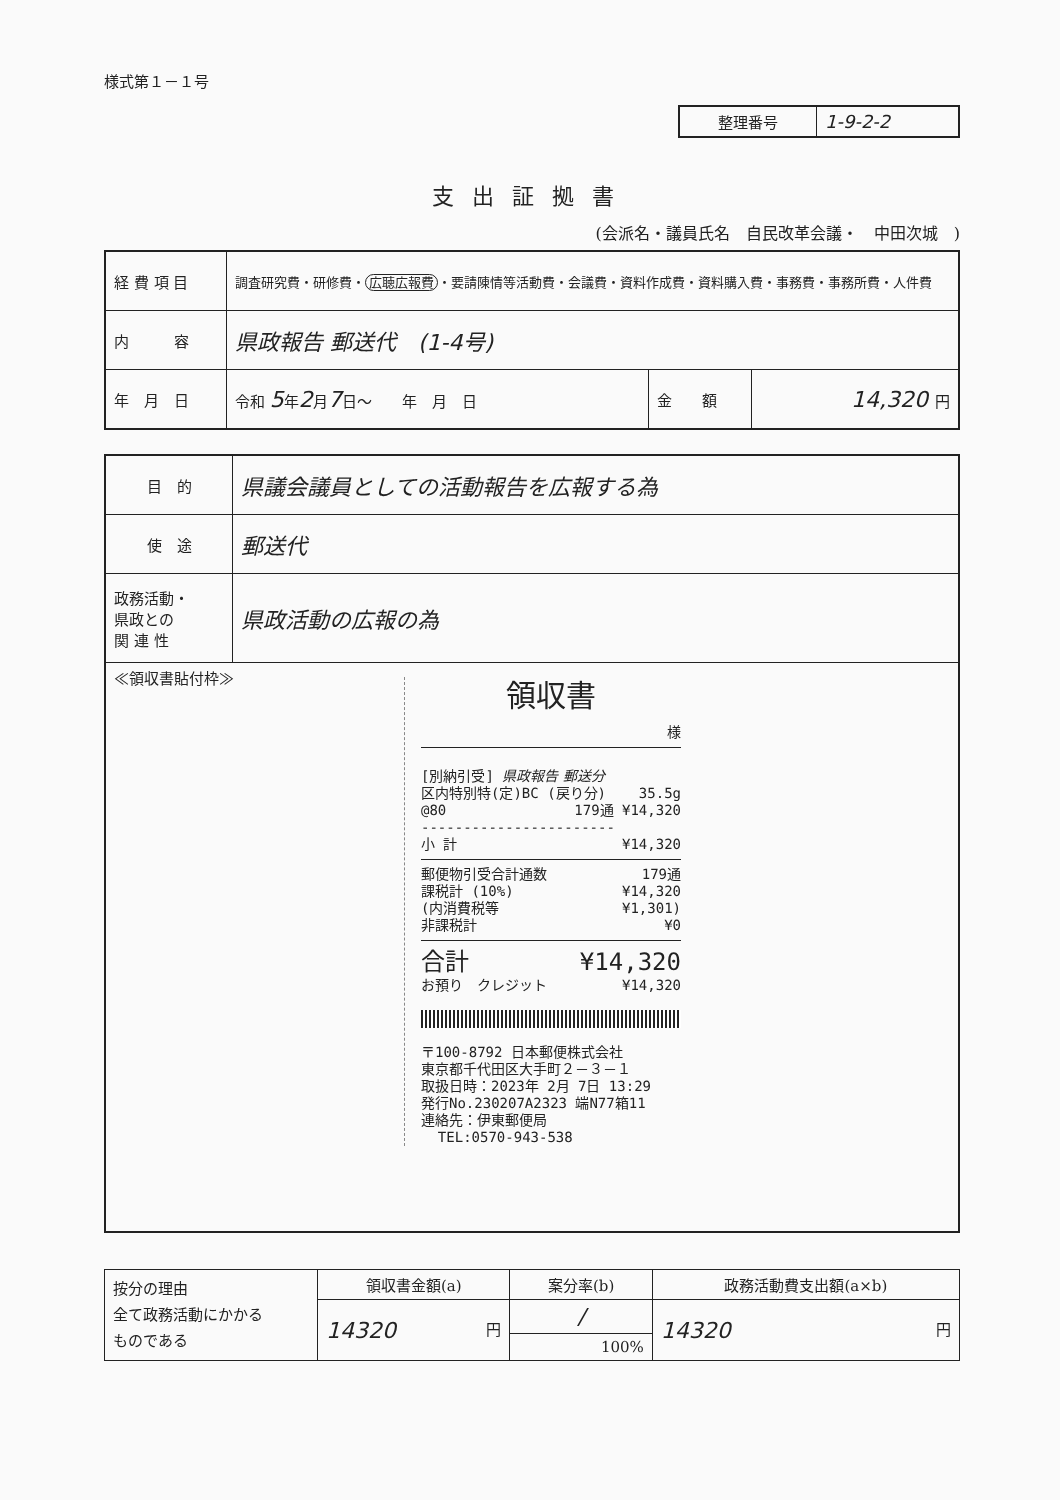様式第１－１号
| 整理番号 | 1-9-2-2 |
支出証拠書
(会派名・議員氏名　自民改革会議・　中田次城　)
| 経 費 項 目 | 調査研究費・研修費・ 広聴広報費 ・要請陳情等活動費・会議費・資料作成費・資料購入費・事務費・事務所費・人件費 | | |
| 内 容 | 県政報告 郵送代 (1-4号) | | |
| 年 月 日 | 令和 5 年 2 月 7 日～ 年 月 日 | 金 額 | 14,320 円 |
| 目 的 | 県議会議員としての活動報告を広報する為 |
| 使 途 | 郵送代 |
| 政務活動・ 県政との 関 連 性 | 県政活動の広報の為 |
| ≪領収書貼付枠≫ 領収書 様 [別納引受] 県政報告 郵送分 区内特別特(定)BC (戻り分) 35.5g @80 179通 ¥14,320 ----------------------- 小 計 ¥14,320 郵便物引受合計通数 179通 課税計 (10%) ¥14,320 (内消費税等 ¥1,301) 非課税計 ¥0 合計 ¥14,320 お預り クレジット ¥14,320 〒100-8792 日本郵便株式会社 東京都千代田区大手町２－３－１ 取扱日時：2023年 2月 7日 13:29 発行No.230207A2323 端N77箱11 連絡先：伊東郵便局 TEL:0570-943-538 | |
| 按分の理由 全て政務活動にかかる ものである | 領収書金額(a) | 案分率(b) | 政務活動費支出額(a×b) |
| | 14320 円 | / | 14320 円 |
| | | 100% | |